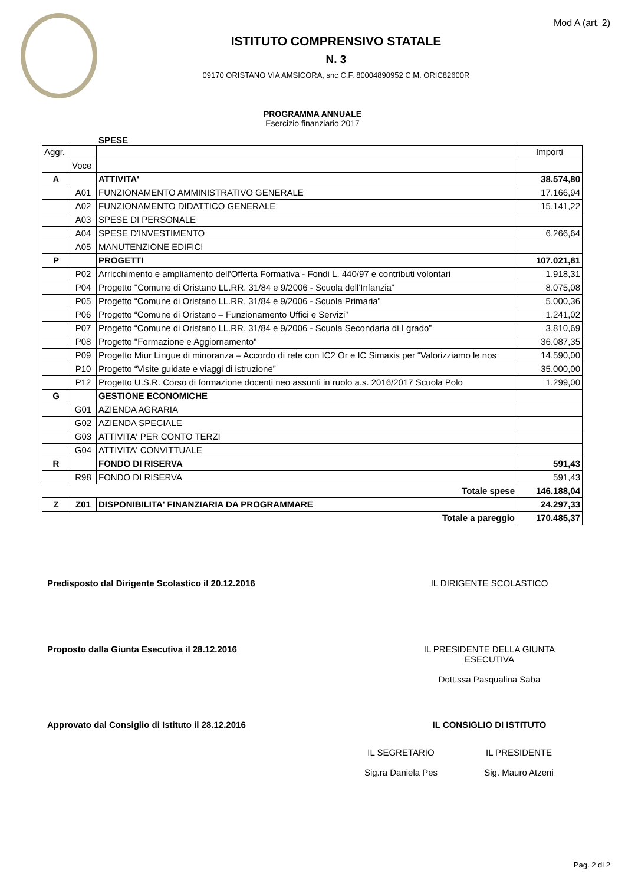Mod A (art. 2)
ISTITUTO COMPRENSIVO STATALE
N. 3
09170 ORISTANO VIA AMSICORA, snc C.F. 80004890952 C.M. ORIC82600R
PROGRAMMA ANNUALE
Esercizio finanziario 2017
SPESE
| Aggr. | | | Importi |
| | Voce | | |
| A | | ATTIVITA' | 38.574,80 |
| | A01 | FUNZIONAMENTO AMMINISTRATIVO GENERALE | 17.166,94 |
| | A02 | FUNZIONAMENTO DIDATTICO GENERALE | 15.141,22 |
| | A03 | SPESE DI PERSONALE | |
| | A04 | SPESE D'INVESTIMENTO | 6.266,64 |
| | A05 | MANUTENZIONE EDIFICI | |
| P | | PROGETTI | 107.021,81 |
| | P02 | Arricchimento e ampliamento dell'Offerta Formativa - Fondi L. 440/97 e contributi volontari | 1.918,31 |
| | P04 | Progetto "Comune di Oristano LL.RR. 31/84 e 9/2006 - Scuola dell'Infanzia" | 8.075,08 |
| | P05 | Progetto “Comune di Oristano LL.RR. 31/84 e 9/2006 - Scuola Primaria” | 5.000,36 |
| | P06 | Progetto “Comune di Oristano – Funzionamento Uffici e Servizi” | 1.241,02 |
| | P07 | Progetto “Comune di Oristano LL.RR. 31/84 e 9/2006 - Scuola Secondaria di I grado” | 3.810,69 |
| | P08 | Progetto "Formazione e Aggiornamento" | 36.087,35 |
| | P09 | Progetto Miur Lingue di minoranza – Accordo di rete con IC2 Or e IC Simaxis per “Valorizziamo le nos | 14.590,00 |
| | P10 | Progetto “Visite guidate e viaggi di istruzione” | 35.000,00 |
| | P12 | Progetto U.S.R. Corso di formazione docenti neo assunti in ruolo a.s. 2016/2017 Scuola Polo | 1.299,00 |
| G | | GESTIONE ECONOMICHE | |
| | G01 | AZIENDA AGRARIA | |
| | G02 | AZIENDA SPECIALE | |
| | G03 | ATTIVITA' PER CONTO TERZI | |
| | G04 | ATTIVITA' CONVITTUALE | |
| R | | FONDO DI RISERVA | 591,43 |
| | R98 | FONDO DI RISERVA | 591,43 |
| Totale spese | | | 146.188,04 |
| Z | Z01 | DISPONIBILITA' FINANZIARIA DA PROGRAMMARE | 24.297,33 |
| Totale a pareggio | | | 170.485,37 |
Predisposto dal Dirigente Scolastico il 20.12.2016 IL DIRIGENTE SCOLASTICO
Proposto dalla Giunta Esecutiva il 28.12.2016 IL PRESIDENTE DELLA GIUNTA
ESECUTIVA
Dott.ssa Pasqualina Saba
Approvato dal Consiglio di Istituto il 28.12.2016 IL CONSIGLIO DI ISTITUTO
IL SEGRETARIO
Sig.ra Daniela Pes
IL PRESIDENTE
Sig. Mauro Atzeni
Pag. 2 di 2